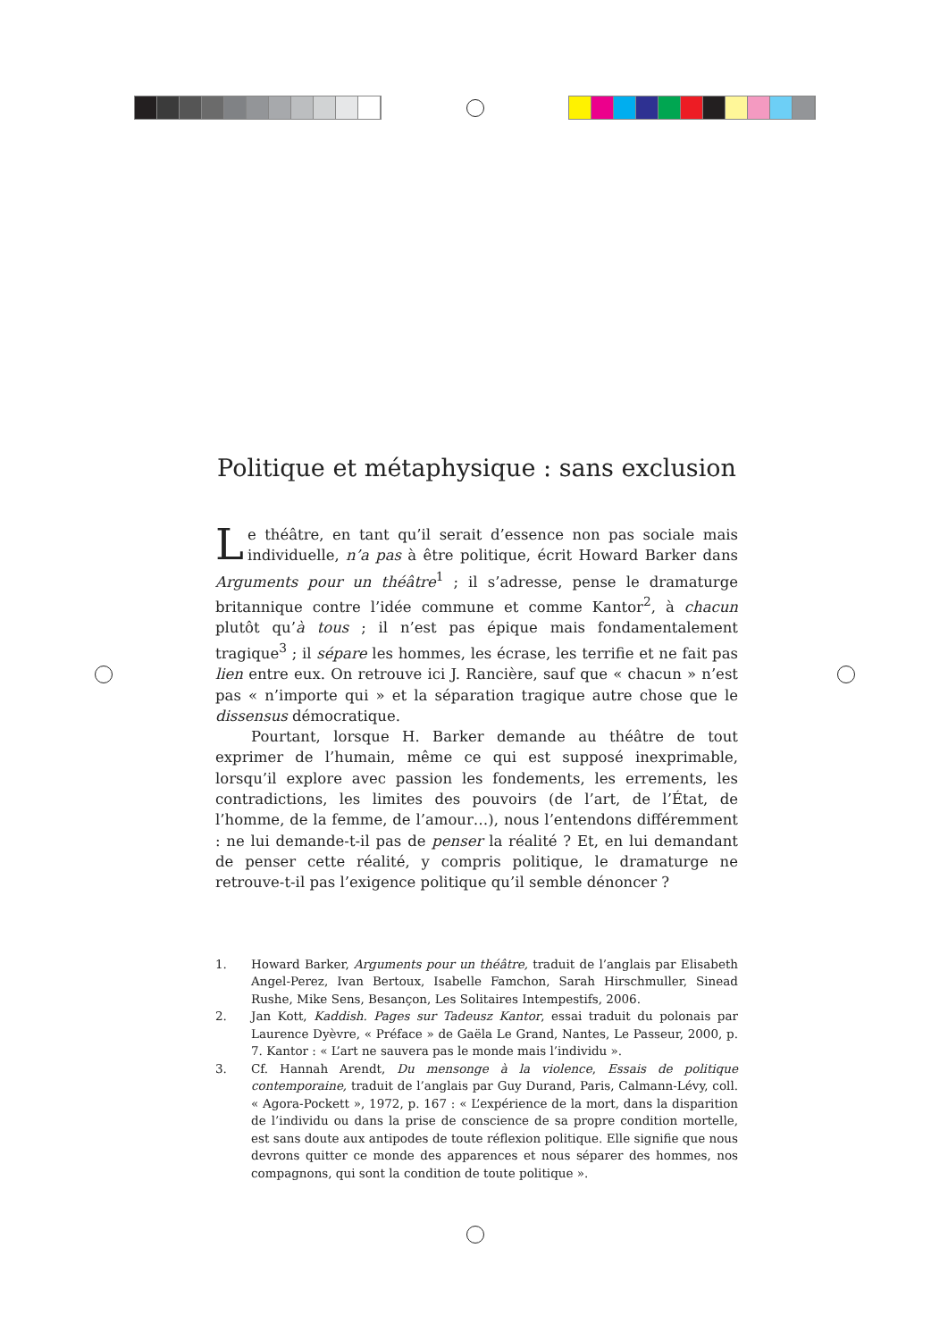Politique et métaphysique : sans exclusion
Le théâtre, en tant qu’il serait d’essence non pas sociale mais individuelle, n’a pas à être politique, écrit Howard Barker dans Arguments pour un théâtre<sup>1</sup> ; il s’adresse, pense le dramaturge britannique contre l’idée commune et comme Kantor<sup>2</sup>, à chacun plutôt qu’à tous ; il n’est pas épique mais fondamentalement tragique<sup>3</sup> ; il sépare les hommes, les écrase, les terrifie et ne fait pas lien entre eux. On retrouve ici J. Rancière, sauf que « chacun » n’est pas « n’importe qui » et la séparation tragique autre chose que le dissensus démocratique.
Pourtant, lorsque H. Barker demande au théâtre de tout exprimer de l’humain, même ce qui est supposé inexprimable, lorsqu’il explore avec passion les fondements, les errements, les contradictions, les limites des pouvoirs (de l’art, de l’État, de l’homme, de la femme, de l’amour…), nous l’entendons différemment : ne lui demande-t-il pas de penser la réalité ? Et, en lui demandant de penser cette réalité, y compris politique, le dramaturge ne retrouve-t-il pas l’exigence politique qu’il semble dénoncer ?
1.
Howard Barker, Arguments pour un théâtre, traduit de l’anglais par Elisabeth Angel-Perez, Ivan Bertoux, Isabelle Famchon, Sarah Hirschmuller, Sinead Rushe, Mike Sens, Besançon, Les Solitaires Intempestifs, 2006.
2.
Jan Kott, Kaddish. Pages sur Tadeusz Kantor, essai traduit du polonais par Laurence Dyèvre, « Préface » de Gaëla Le Grand, Nantes, Le Passeur, 2000, p. 7. Kantor : « L’art ne sauvera pas le monde mais l’individu ».
3.
Cf. Hannah Arendt, Du mensonge à la violence, Essais de politique contemporaine, traduit de l’anglais par Guy Durand, Paris, Calmann-Lévy, coll. « Agora-Pockett », 1972, p. 167 : « L’expérience de la mort, dans la disparition de l’individu ou dans la prise de conscience de sa propre condition mortelle, est sans doute aux antipodes de toute réflexion politique. Elle signifie que nous devrons quitter ce monde des apparences et nous séparer des hommes, nos compagnons, qui sont la condition de toute politique ».